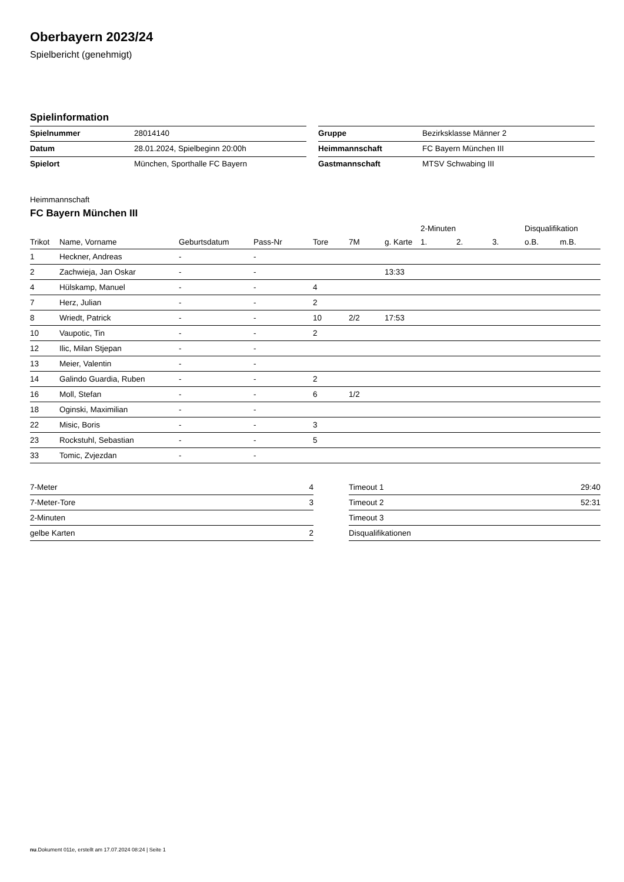Oberbayern 2023/24
Spielbericht (genehmigt)
Spielinformation
| Spielnummer | 28014140 |
| Datum | 28.01.2024, Spielbeginn 20:00h |
| Spielort | München, Sporthalle FC Bayern |
| Gruppe | Bezirksklasse Männer 2 |
| Heimmannschaft | FC Bayern München III |
| Gastmannschaft | MTSV Schwabing III |
Heimmannschaft
FC Bayern München III
| | | | | | | | 2-Minuten | | | Disqualifikation | |
| --- | --- | --- | --- | --- | --- | --- | --- | --- | --- | --- | --- |
| Trikot | Name, Vorname | Geburtsdatum | Pass-Nr | Tore | 7M | g. Karte | 1. | 2. | 3. | o.B. | m.B. |
| 1 | Heckner, Andreas | - | - | | | | | | | | |
| 2 | Zachwieja, Jan Oskar | - | - | | | 13:33 | | | | | |
| 4 | Hülskamp, Manuel | - | - | 4 | | | | | | | |
| 7 | Herz, Julian | - | - | 2 | | | | | | | |
| 8 | Wriedt, Patrick | - | - | 10 | 2/2 | 17:53 | | | | | |
| 10 | Vaupotic, Tin | - | - | 2 | | | | | | | |
| 12 | Ilic, Milan Stjepan | - | - | | | | | | | | |
| 13 | Meier, Valentin | - | - | | | | | | | | |
| 14 | Galindo Guardia, Ruben | - | - | 2 | | | | | | | |
| 16 | Moll, Stefan | - | - | 6 | 1/2 | | | | | | |
| 18 | Oginski, Maximilian | - | - | | | | | | | | |
| 22 | Misic, Boris | - | - | 3 | | | | | | | |
| 23 | Rockstuhl, Sebastian | - | - | 5 | | | | | | | |
| 33 | Tomic, Zvjezdan | - | - | | | | | | | | |
| 7-Meter | 4 |
| 7-Meter-Tore | 3 |
| 2-Minuten | |
| gelbe Karten | 2 |
| Timeout 1 | 29:40 |
| Timeout 2 | 52:31 |
| Timeout 3 | |
| Disqualifikationen | |
nu.Dokument 011e, erstellt am 17.07.2024 08:24 | Seite 1